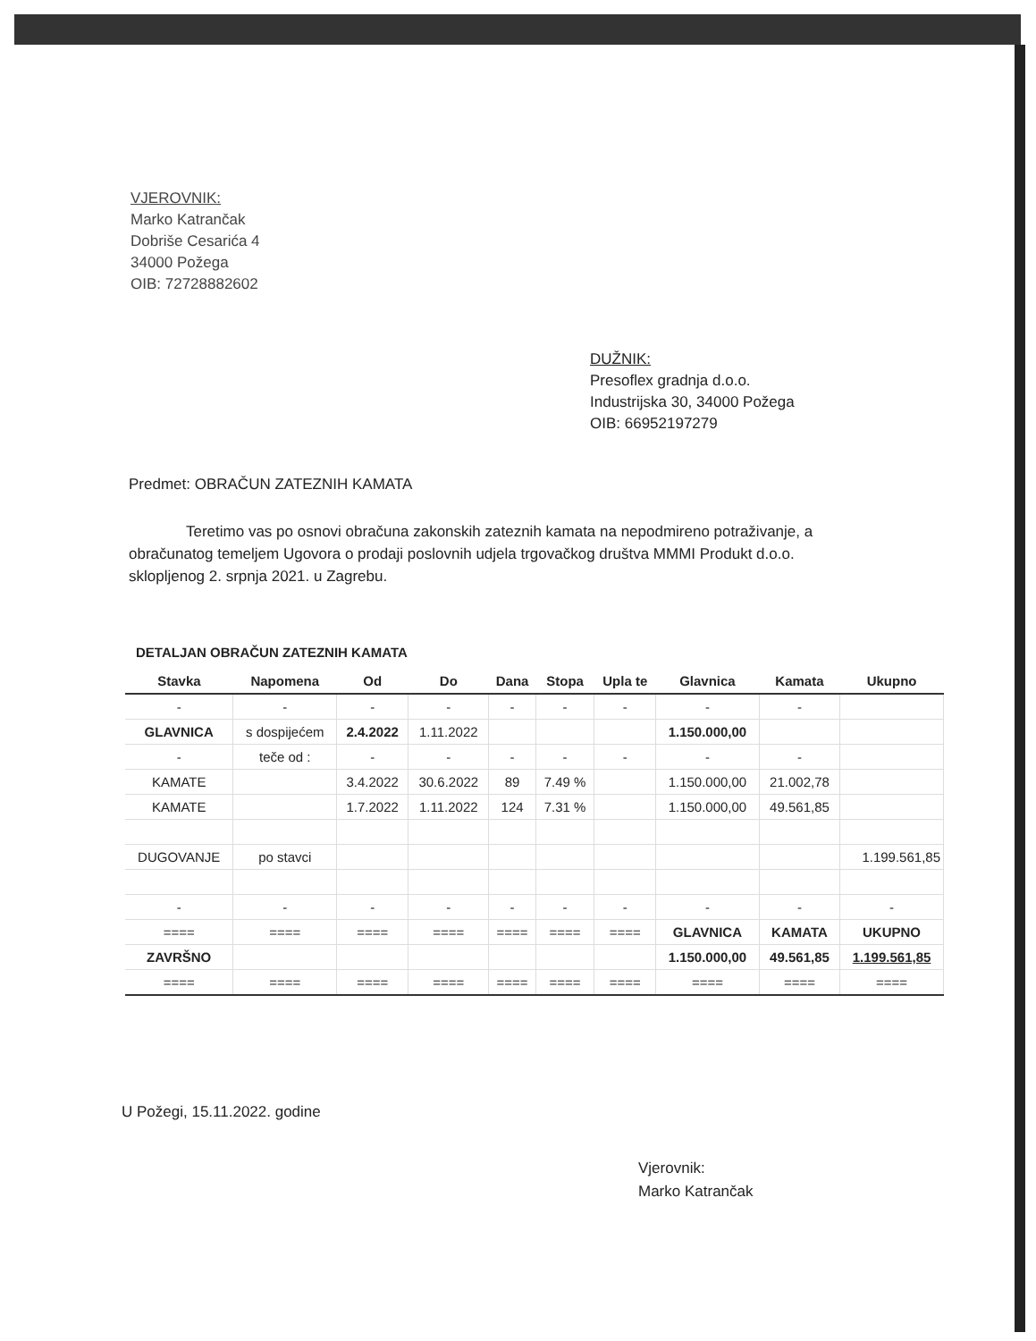VJEROVNIK:
Marko Katrančak
Dobriše Cesarića 4
34000 Požega
OIB: 72728882602
DUŽNIK:
Presoflex gradnja d.o.o.
Industrijska 30, 34000 Požega
OIB: 66952197279
Predmet: OBRAČUN ZATEZNIH KAMATA
Teretimo vas po osnovi obračuna zakonskih zateznih kamata na nepodmireno potraživanje, a obračunatog temeljem Ugovora o prodaji poslovnih udjela trgovačkog društva MMMI Produkt d.o.o. sklopljenog 2. srpnja 2021. u Zagrebu.
DETALJAN OBRAČUN ZATEZNIH KAMATA
| Stavka | Napomena | Od | Do | Dana | Stopa | Upla te | Glavnica | Kamata | Ukupno |
| --- | --- | --- | --- | --- | --- | --- | --- | --- | --- |
| - | - | - | - | - | - | - | - | - | |
| GLAVNICA | s dospijećem | 2.4.2022 | 1.11.2022 | | | | 1.150.000,00 | | |
| - | teče od : | - | - | - | - | - | - | - | |
| KAMATE | | 3.4.2022 | 30.6.2022 | 89 | 7.49 % | | 1.150.000,00 | 21.002,78 | |
| KAMATE | | 1.7.2022 | 1.11.2022 | 124 | 7.31 % | | 1.150.000,00 | 49.561,85 | |
| DUGOVANJE | po stavci | | | | | | | | 1.199.561,85 |
| - | - | - | - | - | - | - | - | - | - |
| ==== | ==== | ==== | ==== | ==== | ==== | ==== | GLAVNICA | KAMATA | UKUPNO |
| ZAVRŠNO | | | | | | | 1.150.000,00 | 49.561,85 | 1.199.561,85 |
| ==== | ==== | ==== | ==== | ==== | ==== | ==== | ==== | ==== | ==== |
U Požegi, 15.11.2022. godine
Vjerovnik:
Marko Katrančak